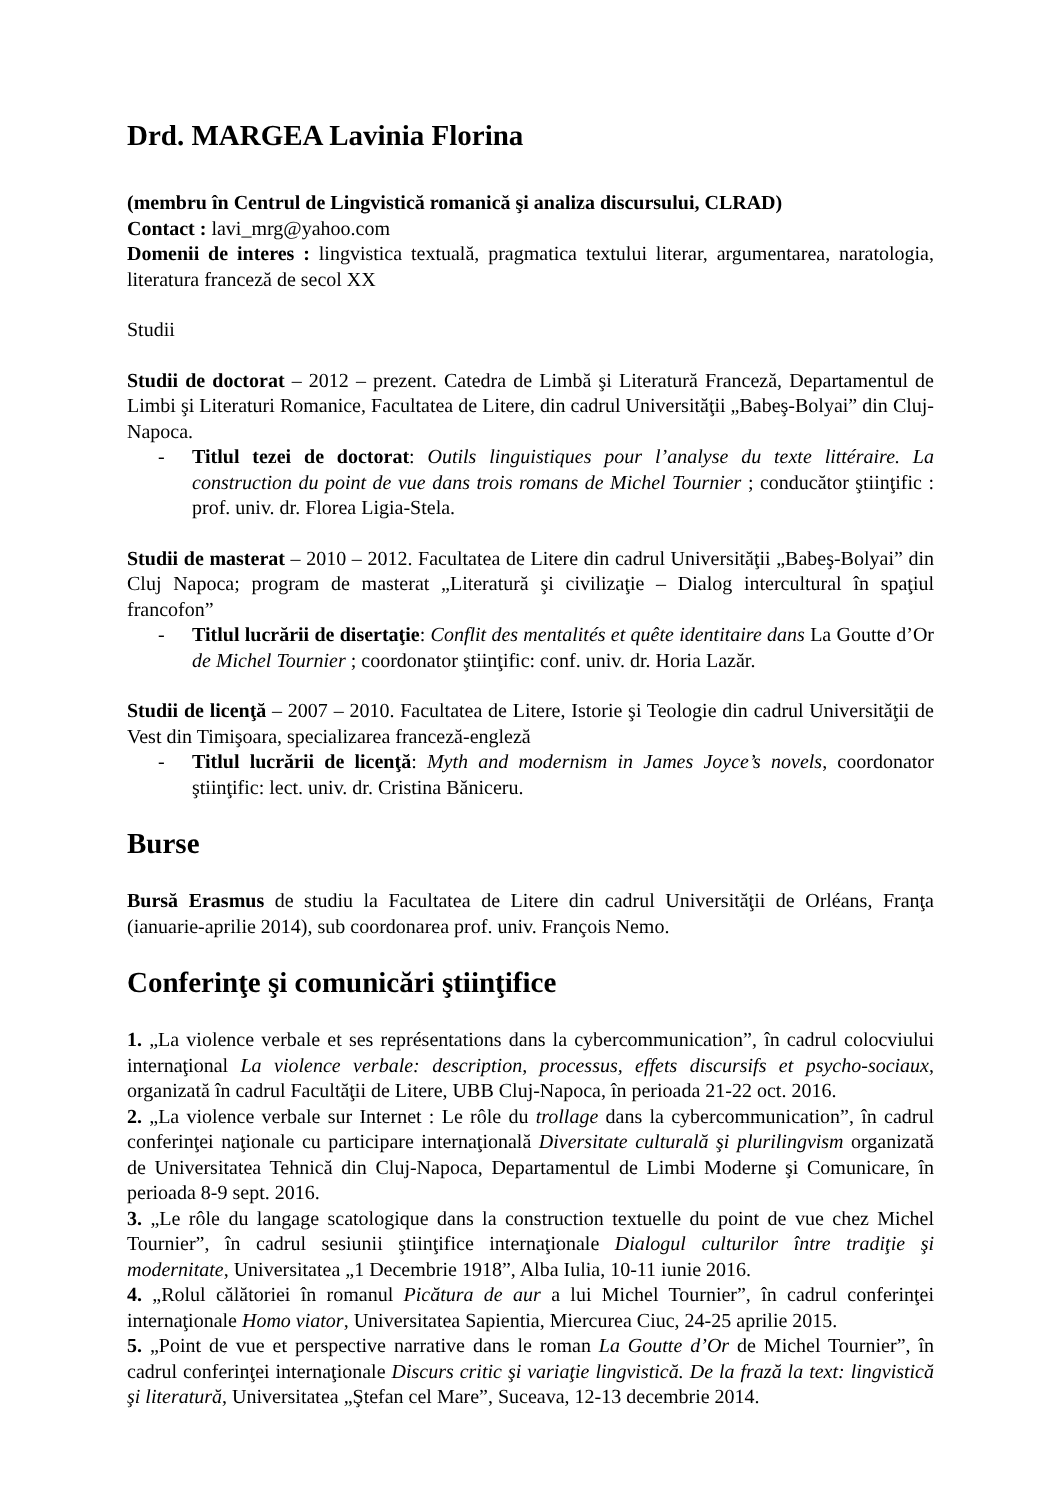Drd. MARGEA Lavinia Florina
(membru în Centrul de Lingvistică romanică şi analiza discursului, CLRAD)
Contact : lavi_mrg@yahoo.com
Domenii de interes : lingvistica textuală, pragmatica textului literar, argumentarea, naratologia, literatura franceză de secol XX
Studii
Studii de doctorat – 2012 – prezent. Catedra de Limbă şi Literatură Franceză, Departamentul de Limbi şi Literaturi Romanice, Facultatea de Litere, din cadrul Universităţii „Babeş-Bolyai” din Cluj-Napoca.
- Titlul tezei de doctorat: Outils linguistiques pour l’analyse du texte littéraire. La construction du point de vue dans trois romans de Michel Tournier ; conducător ştiinţific : prof. univ. dr. Florea Ligia-Stela.
Studii de masterat – 2010 – 2012. Facultatea de Litere din cadrul Universităţii „Babeş-Bolyai” din Cluj Napoca; program de masterat „Literatură şi civilizaţie – Dialog intercultural în spaţiul francofon”
- Titlul lucrării de disertaţie: Conflit des mentalités et quête identitaire dans La Goutte d’Or de Michel Tournier ; coordonator ştiinţific: conf. univ. dr. Horia Lazăr.
Studii de licenţă – 2007 – 2010. Facultatea de Litere, Istorie şi Teologie din cadrul Universităţii de Vest din Timişoara, specializarea franceză-engleză
- Titlul lucrării de licenţă: Myth and modernism in James Joyce’s novels, coordonator ştiinţific: lect. univ. dr. Cristina Băniceru.
Burse
Bursă Erasmus de studiu la Facultatea de Litere din cadrul Universităţii de Orléans, Franţa (ianuarie-aprilie 2014), sub coordonarea prof. univ. François Nemo.
Conferinţe şi comunicări ştiinţifice
1. „La violence verbale et ses représentations dans la cybercommunication”, în cadrul colocviului internaţional La violence verbale: description, processus, effets discursifs et psycho-sociaux, organizată în cadrul Facultăţii de Litere, UBB Cluj-Napoca, în perioada 21-22 oct. 2016.
2. „La violence verbale sur Internet : Le rôle du trollage dans la cybercommunication”, în cadrul conferinţei naţionale cu participare internaţională Diversitate culturală şi plurilingvism organizată de Universitatea Tehnică din Cluj-Napoca, Departamentul de Limbi Moderne şi Comunicare, în perioada 8-9 sept. 2016.
3. „Le rôle du langage scatologique dans la construction textuelle du point de vue chez Michel Tournier”, în cadrul sesiunii ştiinţifice internaţionale Dialogul culturilor între tradiţie şi modernitate, Universitatea „1 Decembrie 1918”, Alba Iulia, 10-11 iunie 2016.
4. „Rolul călătoriei în romanul Picătura de aur a lui Michel Tournier”, în cadrul conferinţei internaţionale Homo viator, Universitatea Sapientia, Miercurea Ciuc, 24-25 aprilie 2015.
5. „Point de vue et perspective narrative dans le roman La Goutte d’Or de Michel Tournier”, în cadrul conferinţei internaţionale Discurs critic şi variaţie lingvistică. De la frază la text: lingvistică şi literatură, Universitatea „Ştefan cel Mare”, Suceava, 12-13 decembrie 2014.